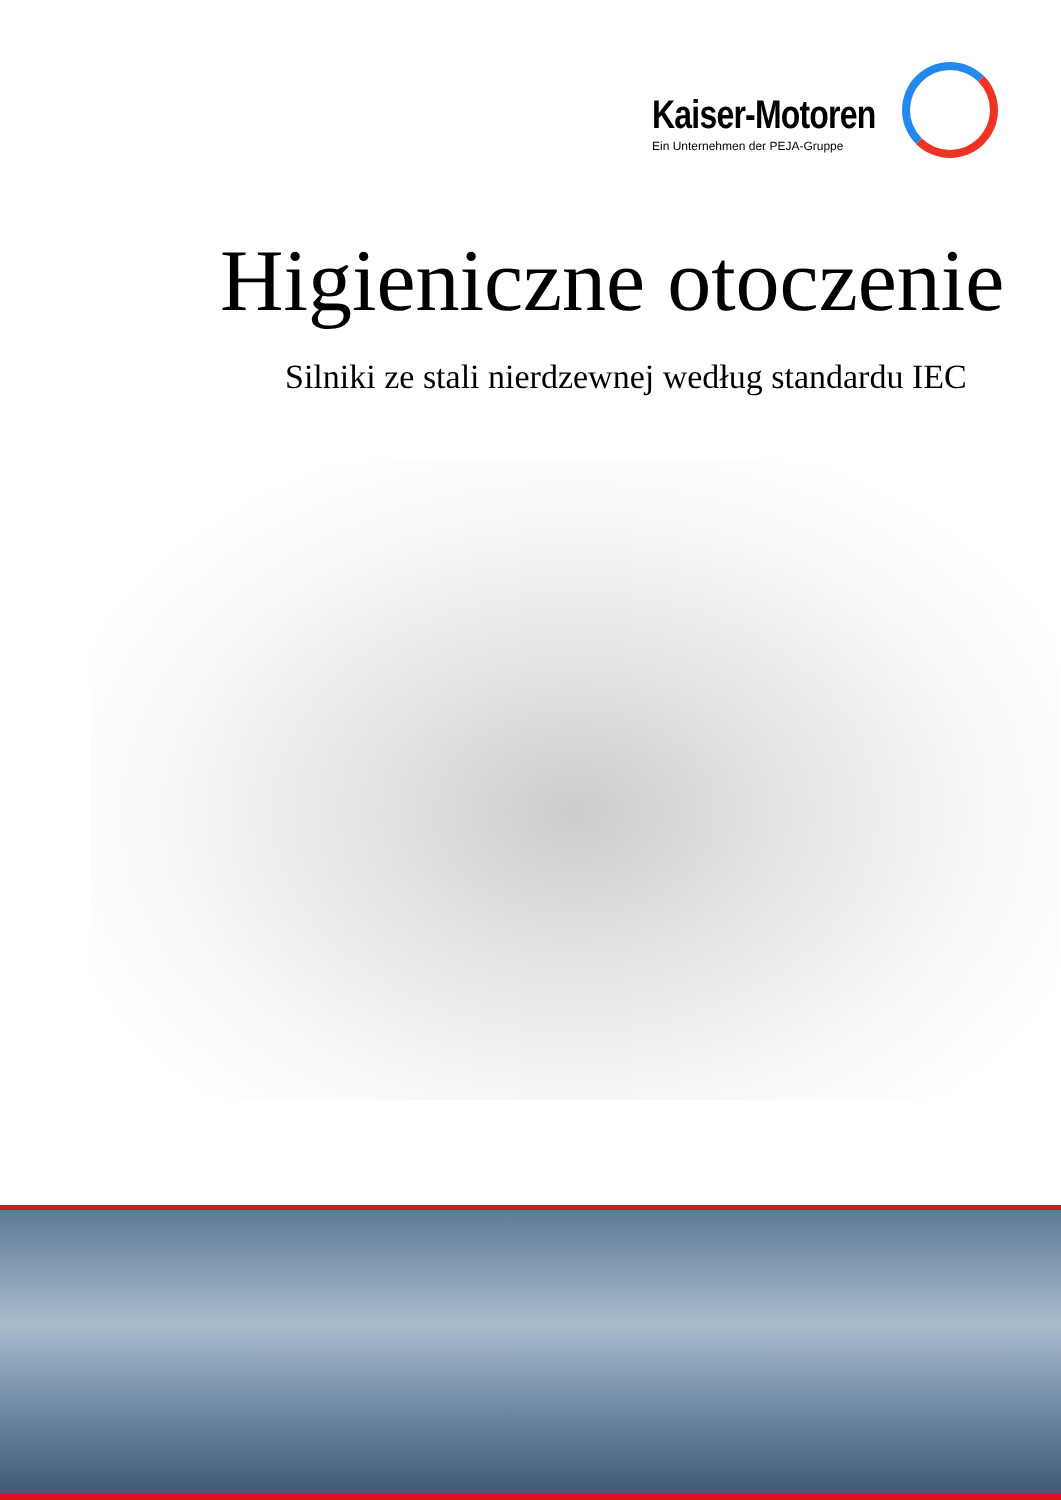Kaiser-Motoren
Ein Unternehmen der PEJA-Gruppe
Higieniczne otoczenie
Silniki ze stali nierdzewnej według standardu IEC